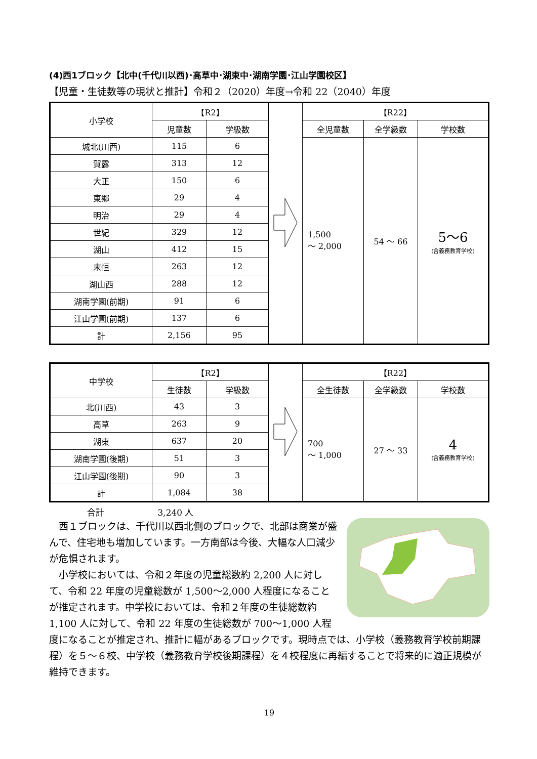(4)西1ブロック【北中(千代川以西)･高草中･湖東中･湖南学園･江山学園校区】
【児童・生徒数等の現状と推計】令和２（2020）年度→令和 22（2040）年度
| 小学校 | 【R2】 | | | 【R22】 | | |
| | 児童数 | 学級数 | | 全児童数 | 全学級数 | 学校数 |
| 城北(川西) | 115 | 6 | | 1,500 ～ 2,000 | 54 ～ 66 | 5～6 (含義務教育学校) |
| 賀露 | 313 | 12 | | | | |
| 大正 | 150 | 6 | | | | |
| 東郷 | 29 | 4 | | | | |
| 明治 | 29 | 4 | | | | |
| 世紀 | 329 | 12 | | | | |
| 湖山 | 412 | 15 | | | | |
| 末恒 | 263 | 12 | | | | |
| 湖山西 | 288 | 12 | | | | |
| 湖南学園(前期) | 91 | 6 | | | | |
| 江山学園(前期) | 137 | 6 | | | | |
| 計 | 2,156 | 95 | | | | |
| 中学校 | 【R2】 | | | 【R22】 | | |
| | 生徒数 | 学級数 | | 全生徒数 | 全学級数 | 学校数 |
| 北(川西) | 43 | 3 | | 700 ～ 1,000 | 27 ～ 33 | 4 (含義務教育学校) |
| 高草 | 263 | 9 | | | | |
| 湖東 | 637 | 20 | | | | |
| 湖南学園(後期) | 51 | 3 | | | | |
| 江山学園(後期) | 90 | 3 | | | | |
| 計 | 1,084 | 38 | | | | |
合計 3,240 人
　西１ブロックは、千代川以西北側のブロックで、北部は商業が盛んで、住宅地も増加しています。一方南部は今後、大幅な人口減少が危惧されます。
　小学校においては、令和２年度の児童総数約 2,200 人に対して、令和 22 年度の児童総数が 1,500～2,000 人程度になることが推定されます。中学校においては、令和２年度の生徒総数約 1,100 人に対して、令和 22 年度の生徒総数が 700～1,000 人程度になることが推定され、推計に幅があるブロックです。現時点では、小学校（義務教育学校前期課程）を５～６校、中学校（義務教育学校後期課程）を４校程度に再編することで将来的に適正規模が維持できます。
19